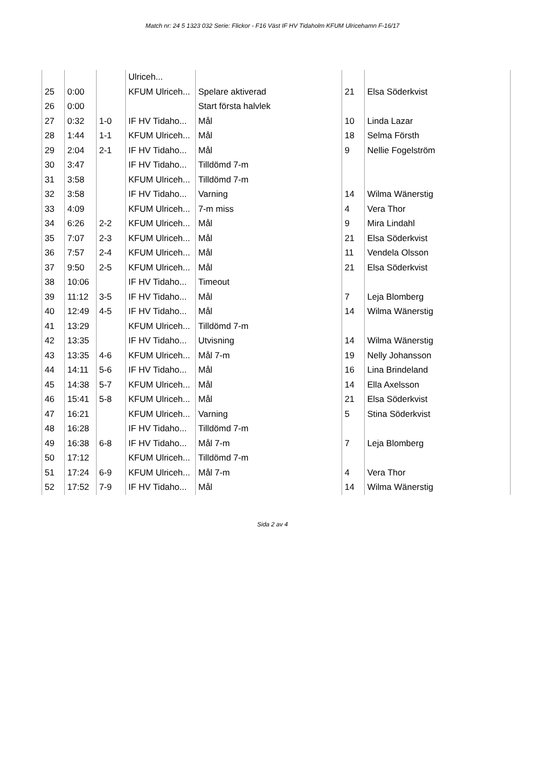Match nr: 24 5 1323 032 Serie: Flickor - F16 Väst IF HV Tidaholm KFUM Ulricehamn F-16/17
| | | | Ulriceh... | | | |
| 25 | 0:00 | | KFUM Ulriceh... | Spelare aktiverad | 21 | Elsa Söderkvist |
| 26 | 0:00 | | | Start första halvlek | | |
| 27 | 0:32 | 1-0 | IF HV Tidaho... | Mål | 10 | Linda Lazar |
| 28 | 1:44 | 1-1 | KFUM Ulriceh... | Mål | 18 | Selma Försth |
| 29 | 2:04 | 2-1 | IF HV Tidaho... | Mål | 9 | Nellie Fogelström |
| 30 | 3:47 | | IF HV Tidaho... | Tilldömd 7-m | | |
| 31 | 3:58 | | KFUM Ulriceh... | Tilldömd 7-m | | |
| 32 | 3:58 | | IF HV Tidaho... | Varning | 14 | Wilma Wänerstig |
| 33 | 4:09 | | KFUM Ulriceh... | 7-m miss | 4 | Vera Thor |
| 34 | 6:26 | 2-2 | KFUM Ulriceh... | Mål | 9 | Mira Lindahl |
| 35 | 7:07 | 2-3 | KFUM Ulriceh... | Mål | 21 | Elsa Söderkvist |
| 36 | 7:57 | 2-4 | KFUM Ulriceh... | Mål | 11 | Vendela Olsson |
| 37 | 9:50 | 2-5 | KFUM Ulriceh... | Mål | 21 | Elsa Söderkvist |
| 38 | 10:06 | | IF HV Tidaho... | Timeout | | |
| 39 | 11:12 | 3-5 | IF HV Tidaho... | Mål | 7 | Leja Blomberg |
| 40 | 12:49 | 4-5 | IF HV Tidaho... | Mål | 14 | Wilma Wänerstig |
| 41 | 13:29 | | KFUM Ulriceh... | Tilldömd 7-m | | |
| 42 | 13:35 | | IF HV Tidaho... | Utvisning | 14 | Wilma Wänerstig |
| 43 | 13:35 | 4-6 | KFUM Ulriceh... | Mål 7-m | 19 | Nelly Johansson |
| 44 | 14:11 | 5-6 | IF HV Tidaho... | Mål | 16 | Lina Brindeland |
| 45 | 14:38 | 5-7 | KFUM Ulriceh... | Mål | 14 | Ella Axelsson |
| 46 | 15:41 | 5-8 | KFUM Ulriceh... | Mål | 21 | Elsa Söderkvist |
| 47 | 16:21 | | KFUM Ulriceh... | Varning | 5 | Stina Söderkvist |
| 48 | 16:28 | | IF HV Tidaho... | Tilldömd 7-m | | |
| 49 | 16:38 | 6-8 | IF HV Tidaho... | Mål 7-m | 7 | Leja Blomberg |
| 50 | 17:12 | | KFUM Ulriceh... | Tilldömd 7-m | | |
| 51 | 17:24 | 6-9 | KFUM Ulriceh... | Mål 7-m | 4 | Vera Thor |
| 52 | 17:52 | 7-9 | IF HV Tidaho... | Mål | 14 | Wilma Wänerstig |
Sida 2 av 4